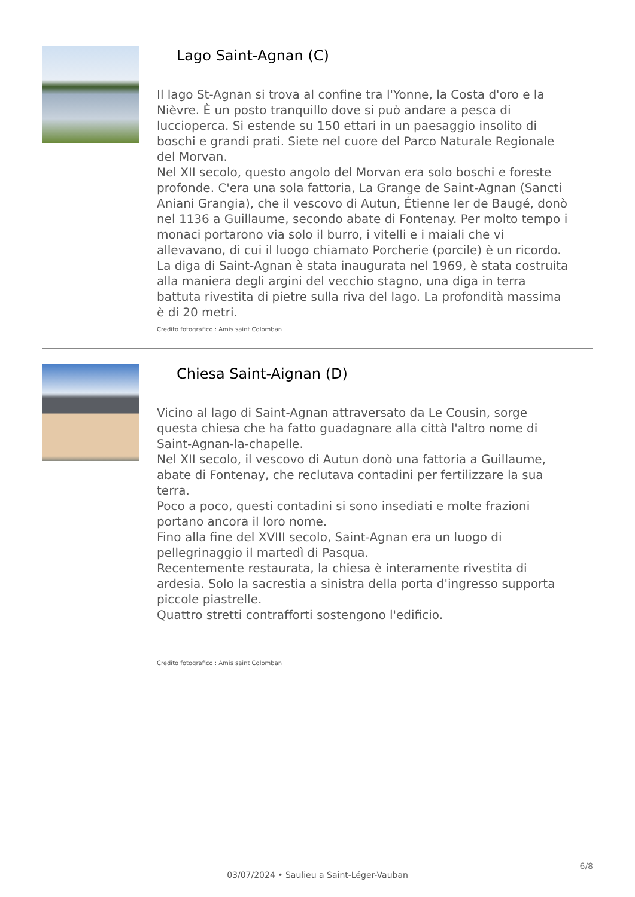Lago Saint-Agnan (C)
Il lago St-Agnan si trova al confine tra l'Yonne, la Costa d'oro e la Nièvre. È un posto tranquillo dove si può andare a pesca di luccioperca. Si estende su 150 ettari in un paesaggio insolito di boschi e grandi prati. Siete nel cuore del Parco Naturale Regionale del Morvan.
Nel XII secolo, questo angolo del Morvan era solo boschi e foreste profonde. C'era una sola fattoria, La Grange de Saint-Agnan (Sancti Aniani Grangia), che il vescovo di Autun, Étienne Ier de Baugé, donò nel 1136 a Guillaume, secondo abate di Fontenay. Per molto tempo i monaci portarono via solo il burro, i vitelli e i maiali che vi allevavano, di cui il luogo chiamato Porcherie (porcile) è un ricordo.
La diga di Saint-Agnan è stata inaugurata nel 1969, è stata costruita alla maniera degli argini del vecchio stagno, una diga in terra battuta rivestita di pietre sulla riva del lago. La profondità massima è di 20 metri.
Credito fotografico : Amis saint Colomban
Chiesa Saint-Aignan (D)
Vicino al lago di Saint-Agnan attraversato da Le Cousin, sorge questa chiesa che ha fatto guadagnare alla città l'altro nome di Saint-Agnan-la-chapelle.
Nel XII secolo, il vescovo di Autun donò una fattoria a Guillaume, abate di Fontenay, che reclutava contadini per fertilizzare la sua terra.
Poco a poco, questi contadini si sono insediati e molte frazioni portano ancora il loro nome.
Fino alla fine del XVIII secolo, Saint-Agnan era un luogo di pellegrinaggio il martedì di Pasqua.
Recentemente restaurata, la chiesa è interamente rivestita di ardesia. Solo la sacrestia a sinistra della porta d'ingresso supporta piccole piastrelle.
Quattro stretti contrafforti sostengono l'edificio.
Credito fotografico : Amis saint Colomban
6/8
03/07/2024 • Saulieu a Saint-Léger-Vauban